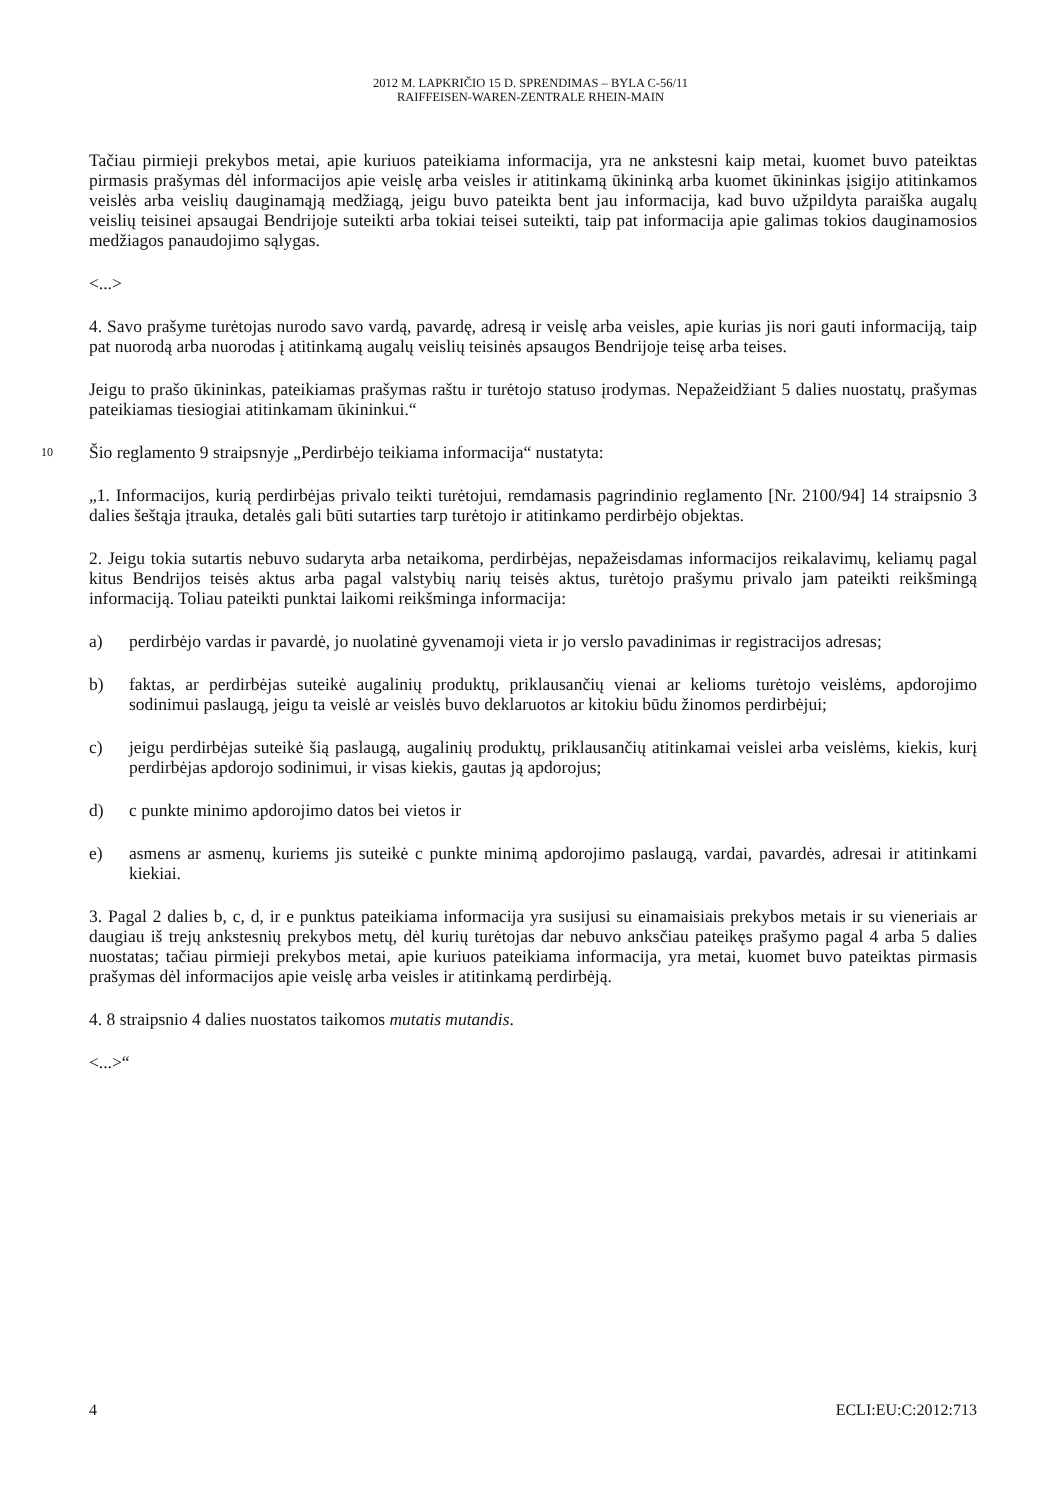2012 M. LAPKRIČIO 15 D. SPRENDIMAS – BYLA C-56/11
RAIFFEISEN-WAREN-ZENTRALE RHEIN-MAIN
Tačiau pirmieji prekybos metai, apie kuriuos pateikiama informacija, yra ne ankstesni kaip metai, kuomet buvo pateiktas pirmasis prašymas dėl informacijos apie veislę arba veisles ir atitinkamą ūkininką arba kuomet ūkininkas įsigijo atitinkamos veislės arba veislių dauginamąją medžiagą, jeigu buvo pateikta bent jau informacija, kad buvo užpildyta paraiška augalų veislių teisinei apsaugai Bendrijoje suteikti arba tokiai teisei suteikti, taip pat informacija apie galimas tokios dauginamosios medžiagos panaudojimo sąlygas.
<...>
4. Savo prašyme turėtojas nurodo savo vardą, pavardę, adresą ir veislę arba veisles, apie kurias jis nori gauti informaciją, taip pat nuorodą arba nuorodas į atitinkamą augalų veislių teisinės apsaugos Bendrijoje teisę arba teises.
Jeigu to prašo ūkininkas, pateikiamas prašymas raštu ir turėtojo statuso įrodymas. Nepažeidžiant 5 dalies nuostatų, prašymas pateikiamas tiesiogiai atitinkamam ūkininkui.“
10 Šio reglamento 9 straipsnyje „Perdirbėjo teikiama informacija“ nustatyta:
„1. Informacijos, kurią perdirbėjas privalo teikti turėtojui, remdamasis pagrindinio reglamento [Nr. 2100/94] 14 straipsnio 3 dalies šeštąja įtrauka, detalės gali būti sutarties tarp turėtojo ir atitinkamo perdirbėjo objektas.
2. Jeigu tokia sutartis nebuvo sudaryta arba netaikoma, perdirbėjas, nepažeisdamas informacijos reikalavimų, keliamų pagal kitus Bendrijos teisės aktus arba pagal valstybių narių teisės aktus, turėtojo prašymu privalo jam pateikti reikšmingą informaciją. Toliau pateikti punktai laikomi reikšminga informacija:
a) perdirbėjo vardas ir pavardė, jo nuolatinė gyvenamoji vieta ir jo verslo pavadinimas ir registracijos adresas;
b) faktas, ar perdirbėjas suteikė augalinių produktų, priklausančių vienai ar kelioms turėtojo veislėms, apdorojimo sodinimui paslaugą, jeigu ta veislė ar veislės buvo deklaruotos ar kitokiu būdu žinomos perdirbėjui;
c) jeigu perdirbėjas suteikė šią paslaugą, augalinių produktų, priklausančių atitinkamai veislei arba veislėms, kiekis, kurį perdirbėjas apdorojo sodinimui, ir visas kiekis, gautas ją apdorojus;
d) c punkte minimo apdorojimo datos bei vietos ir
e) asmens ar asmenų, kuriems jis suteikė c punkte minimą apdorojimo paslaugą, vardai, pavardės, adresai ir atitinkami kiekiai.
3. Pagal 2 dalies b, c, d, ir e punktus pateikiama informacija yra susijusi su einamaisiais prekybos metais ir su vieneriais ar daugiau iš trejų ankstesnių prekybos metų, dėl kurių turėtojas dar nebuvo anksčiau pateikęs prašymo pagal 4 arba 5 dalies nuostatas; tačiau pirmieji prekybos metai, apie kuriuos pateikiama informacija, yra metai, kuomet buvo pateiktas pirmasis prašymas dėl informacijos apie veislę arba veisles ir atitinkamą perdirbėją.
4. 8 straipsnio 4 dalies nuostatos taikomos mutatis mutandis.
<...>“
4 ECLI:EU:C:2012:713